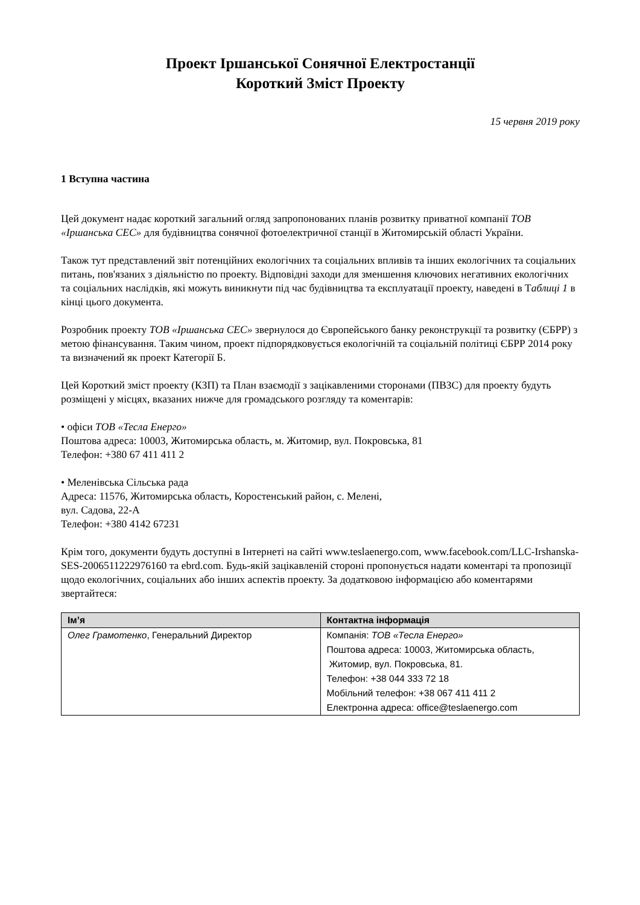Проект Іршанської Сонячної Електростанції
Короткий Зміст Проекту
15 червня 2019 року
1 Вступна частина
Цей документ надає короткий загальний огляд запропонованих планів розвитку приватної компанії ТОВ «Іршанська СЕС» для будівництва сонячної фотоелектричної станції в Житомирській області України.
Також тут представлений звіт потенційних екологічних та соціальних впливів та інших екологічних та соціальних питань, пов'язаних з діяльністю по проекту. Відповідні заходи для зменшення ключових негативних екологічних та соціальних наслідків, які можуть виникнути під час будівництва та експлуатації проекту, наведені в Таблиці 1 в кінці цього документа.
Розробник проекту ТОВ «Іршанська СЕС» звернулося до Європейського банку реконструкції та розвитку (ЄБРР) з метою фінансування. Таким чином, проект підпорядковується екологічній та соціальній політиці ЄБРР 2014 року та визначений як проект Категорії Б.
Цей Короткий зміст проекту (КЗП) та План взаємодії з зацікавленими сторонами (ПВЗС) для проекту будуть розміщені у місцях, вказаних нижче для громадського розгляду та коментарів:
• офіси ТОВ «Тесла Енерго»
Поштова адреса: 10003, Житомирська область, м. Житомир, вул. Покровська, 81
Телефон: +380 67 411 411 2
• Меленівська Сільська рада
Адреса: 11576, Житомирська область, Коростенський район, с. Мелені,
вул. Садова, 22-А
Телефон: +380 4142 67231
Крім того, документи будуть доступні в Інтернеті на сайті www.teslaenergo.com, www.facebook.com/LLC-Irshanska-SES-2006511222976160 та ebrd.com. Будь-якій зацікавленій стороні пропонується надати коментарі та пропозиції щодо екологічних, соціальних або інших аспектів проекту. За додатковою інформацією або коментарями звертайтеся:
| Ім’я | Контактна інформація |
| --- | --- |
| Олег Грамотенко , Генеральний Директор | Компанія: ТОВ «Тесла Енерго» Поштова адреса: 10003, Житомирська область, Житомир, вул. Покровська, 81. Телефон: +38 044 333 72 18 Мобільний телефон: +38 067 411 411 2 Електронна адреса: office@teslaenergo.com |